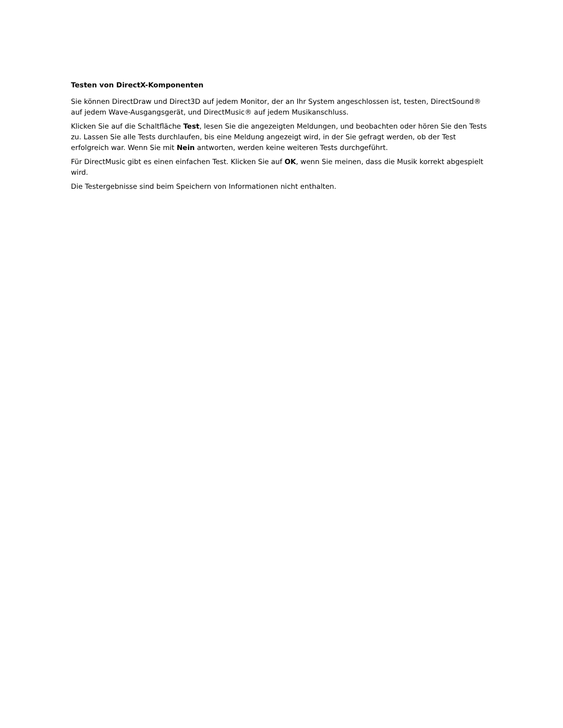Testen von DirectX-Komponenten
Sie können DirectDraw und Direct3D auf jedem Monitor, der an Ihr System angeschlossen ist, testen, DirectSound® auf jedem Wave-Ausgangsgerät, und DirectMusic® auf jedem Musikanschluss.
Klicken Sie auf die Schaltfläche Test, lesen Sie die angezeigten Meldungen, und beobachten oder hören Sie den Tests zu. Lassen Sie alle Tests durchlaufen, bis eine Meldung angezeigt wird, in der Sie gefragt werden, ob der Test erfolgreich war. Wenn Sie mit Nein antworten, werden keine weiteren Tests durchgeführt.
Für DirectMusic gibt es einen einfachen Test. Klicken Sie auf OK, wenn Sie meinen, dass die Musik korrekt abgespielt wird.
Die Testergebnisse sind beim Speichern von Informationen nicht enthalten.